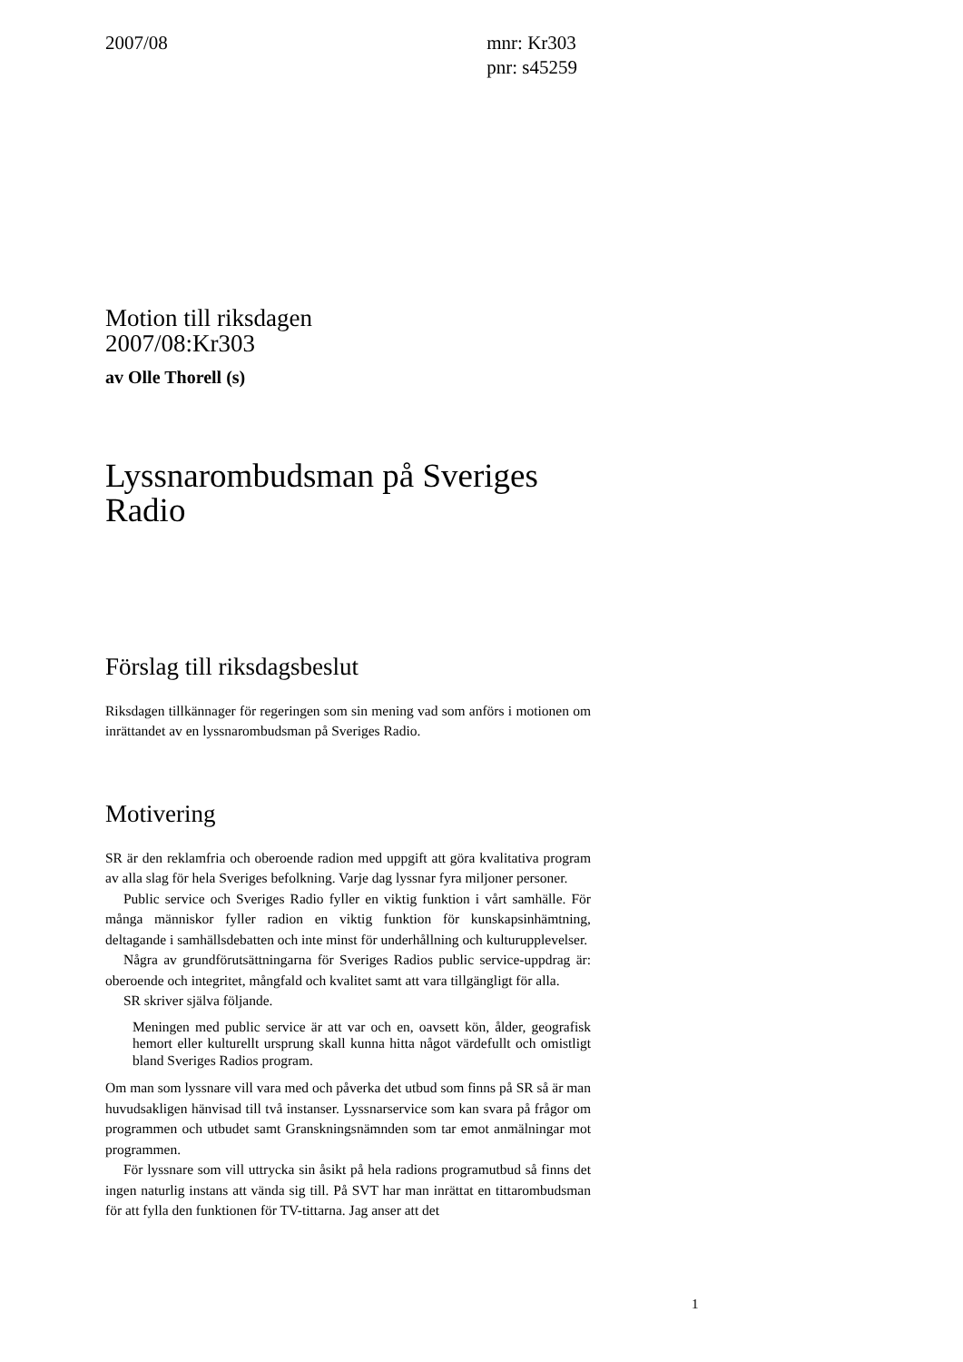2007/08 mnr: Kr303
pnr: s45259
Motion till riksdagen
2007/08:Kr303
av Olle Thorell (s)
Lyssnarombudsman på Sveriges Radio
Förslag till riksdagsbeslut
Riksdagen tillkännager för regeringen som sin mening vad som anförs i motionen om inrättandet av en lyssnarombudsman på Sveriges Radio.
Motivering
SR är den reklamfria och oberoende radion med uppgift att göra kvalitativa program av alla slag för hela Sveriges befolkning. Varje dag lyssnar fyra miljoner personer.
Public service och Sveriges Radio fyller en viktig funktion i vårt samhälle. För många människor fyller radion en viktig funktion för kunskapsinhämtning, deltagande i samhällsdebatten och inte minst för underhållning och kulturupplevelser.
Några av grundförutsättningarna för Sveriges Radios public service-uppdrag är: oberoende och integritet, mångfald och kvalitet samt att vara tillgängligt för alla.
SR skriver själva följande.
Meningen med public service är att var och en, oavsett kön, ålder, geografisk hemort eller kulturellt ursprung skall kunna hitta något värdefullt och omistligt bland Sveriges Radios program.
Om man som lyssnare vill vara med och påverka det utbud som finns på SR så är man huvudsakligen hänvisad till två instanser. Lyssnarservice som kan svara på frågor om programmen och utbudet samt Granskningsnämnden som tar emot anmälningar mot programmen.
För lyssnare som vill uttrycka sin åsikt på hela radions programutbud så finns det ingen naturlig instans att vända sig till. På SVT har man inrättat en tittarombudsman för att fylla den funktionen för TV-tittarna. Jag anser att det
1